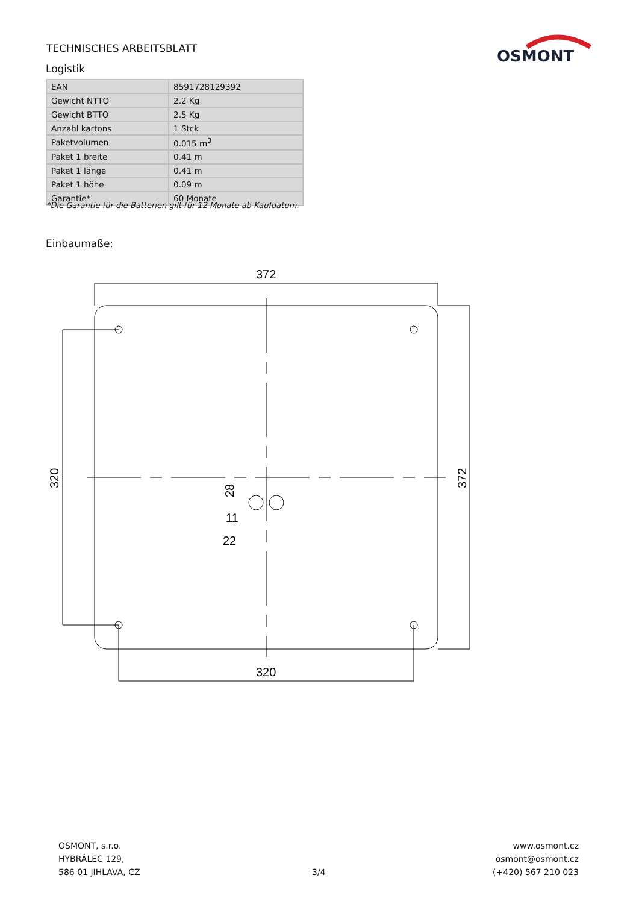TECHNISCHES ARBEITSBLATT
OSMONT
Logistik
| EAN | 8591728129392 |
| Gewicht NTTO | 2.2 Kg |
| Gewicht BTTO | 2.5 Kg |
| Anzahl kartons | 1 Stck |
| Paketvolumen | 0.015 m<sup>3</sup> |
| Paket 1 breite | 0.41 m |
| Paket 1 länge | 0.41 m |
| Paket 1 höhe | 0.09 m |
| Garantie* | 60 Monate |
*Die Garantie für die Batterien gilt für 12 Monate ab Kaufdatum.
Einbaumaße:
372
320
11
22
320
372
28
OSMONT, s.r.o.
HYBRÁLEC 129,
586 01 JIHLAVA, CZ
3/4
www.osmont.cz
osmont@osmont.cz
(+420) 567 210 023